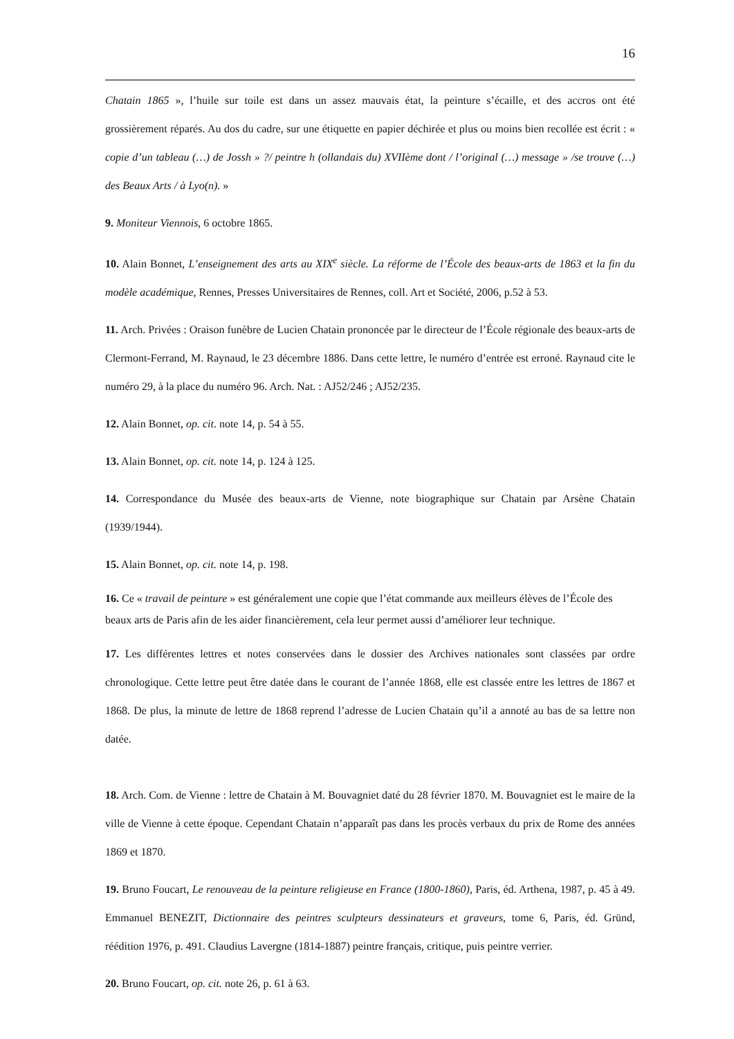16
Chatain 1865 », l’huile sur toile est dans un assez mauvais état, la peinture s’écaille, et des accros ont été grossièrement réparés. Au dos du cadre, sur une étiquette en papier déchirée et plus ou moins bien recollée est écrit : « copie d’un tableau (…) de Jossh » ?/ peintre h (ollandais du) XVIIème dont / l’original (…) message » /se trouve (…) des Beaux Arts / à Lyo(n). »
9. Moniteur Viennois, 6 octobre 1865.
10. Alain Bonnet, L’enseignement des arts au XIX<sup>e</sup> siècle. La réforme de l’École des beaux-arts de 1863 et la fin du modèle académique, Rennes, Presses Universitaires de Rennes, coll. Art et Société, 2006, p.52 à 53.
11. Arch. Privées : Oraison funèbre de Lucien Chatain prononcée par le directeur de l’École régionale des beaux-arts de Clermont-Ferrand, M. Raynaud, le 23 décembre 1886. Dans cette lettre, le numéro d’entrée est erroné. Raynaud cite le numéro 29, à la place du numéro 96. Arch. Nat. : AJ52/246 ; AJ52/235.
12. Alain Bonnet, op. cit. note 14, p. 54 à 55.
13. Alain Bonnet, op. cit. note 14, p. 124 à 125.
14. Correspondance du Musée des beaux-arts de Vienne, note biographique sur Chatain par Arsène Chatain (1939/1944).
15. Alain Bonnet, op. cit. note 14, p. 198.
16. Ce « travail de peinture » est généralement une copie que l’état commande aux meilleurs élèves de l’École des beaux arts de Paris afin de les aider financièrement, cela leur permet aussi d’améliorer leur technique.
17. Les différentes lettres et notes conservées dans le dossier des Archives nationales sont classées par ordre chronologique. Cette lettre peut être datée dans le courant de l’année 1868, elle est classée entre les lettres de 1867 et 1868. De plus, la minute de lettre de 1868 reprend l’adresse de Lucien Chatain qu’il a annoté au bas de sa lettre non datée.
18. Arch. Com. de Vienne : lettre de Chatain à M. Bouvagniet daté du 28 février 1870. M. Bouvagniet est le maire de la ville de Vienne à cette époque. Cependant Chatain n’apparaît pas dans les procès verbaux du prix de Rome des années 1869 et 1870.
19. Bruno Foucart, Le renouveau de la peinture religieuse en France (1800-1860), Paris, éd. Arthena, 1987, p. 45 à 49. Emmanuel BENEZIT, Dictionnaire des peintres sculpteurs dessinateurs et graveurs, tome 6, Paris, éd. Gründ, réédition 1976, p. 491. Claudius Lavergne (1814-1887) peintre français, critique, puis peintre verrier.
20. Bruno Foucart, op. cit. note 26, p. 61 à 63.